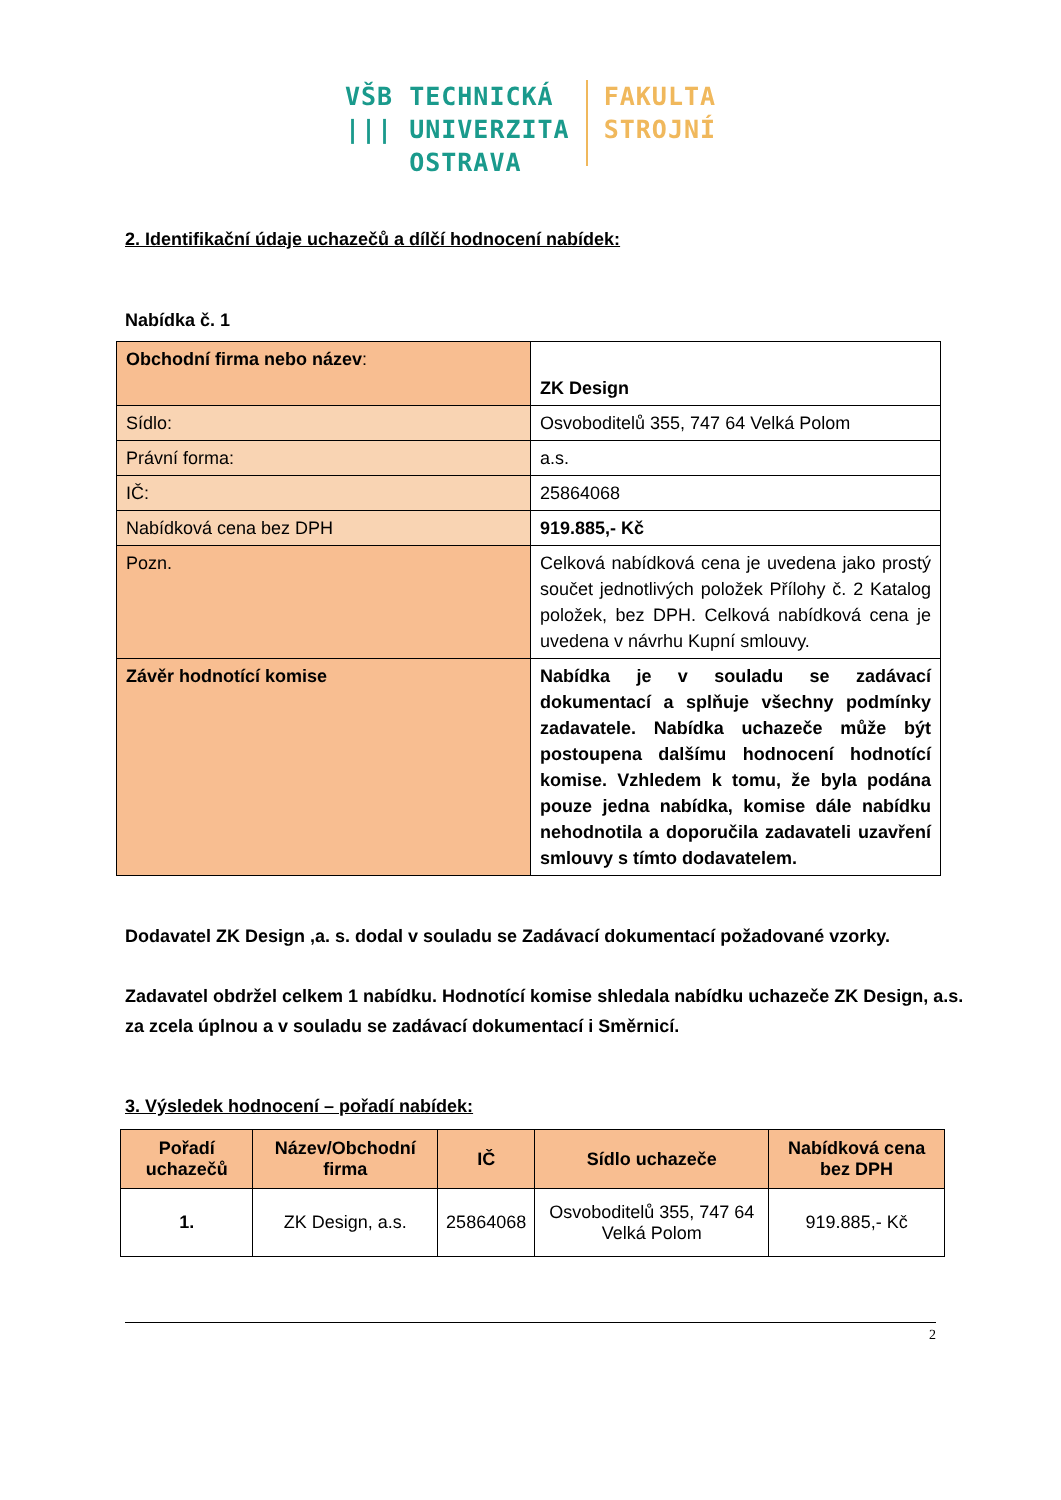VŠB TECHNICKÁ
||| UNIVERZITA
OSTRAVA
FAKULTA
STROJNÍ
2. Identifikační údaje uchazečů a dílčí hodnocení nabídek:
Nabídka č. 1
| Obchodní firma nebo název : | ZK Design |
| Sídlo: | Osvoboditelů 355, 747 64 Velká Polom |
| Právní forma: | a.s. |
| IČ: | 25864068 |
| Nabídková cena bez DPH | 919.885,- Kč |
| Pozn. | Celková nabídková cena je uvedena jako prostý součet jednotlivých položek Přílohy č. 2 Katalog položek, bez DPH. Celková nabídková cena je uvedena v návrhu Kupní smlouvy. |
| Závěr hodnotící komise | Nabídka je v souladu se zadávací dokumentací a splňuje všechny podmínky zadavatele. Nabídka uchazeče může být postoupena dalšímu hodnocení hodnotící komise. Vzhledem k tomu, že byla podána pouze jedna nabídka, komise dále nabídku nehodnotila a doporučila zadavateli uzavření smlouvy s tímto dodavatelem. |
Dodavatel ZK Design ,a. s. dodal v souladu se Zadávací dokumentací požadované vzorky.
Zadavatel obdržel celkem 1 nabídku. Hodnotící komise shledala nabídku uchazeče ZK Design, a.s. za zcela úplnou a v souladu se zadávací dokumentací i Směrnicí.
3. Výsledek hodnocení – pořadí nabídek:
| Pořadí uchazečů | Název/Obchodní firma | IČ | Sídlo uchazeče | Nabídková cena bez DPH |
| --- | --- | --- | --- | --- |
| 1. | ZK Design, a.s. | 25864068 | Osvoboditelů 355, 747 64 Velká Polom | 919.885,- Kč |
2